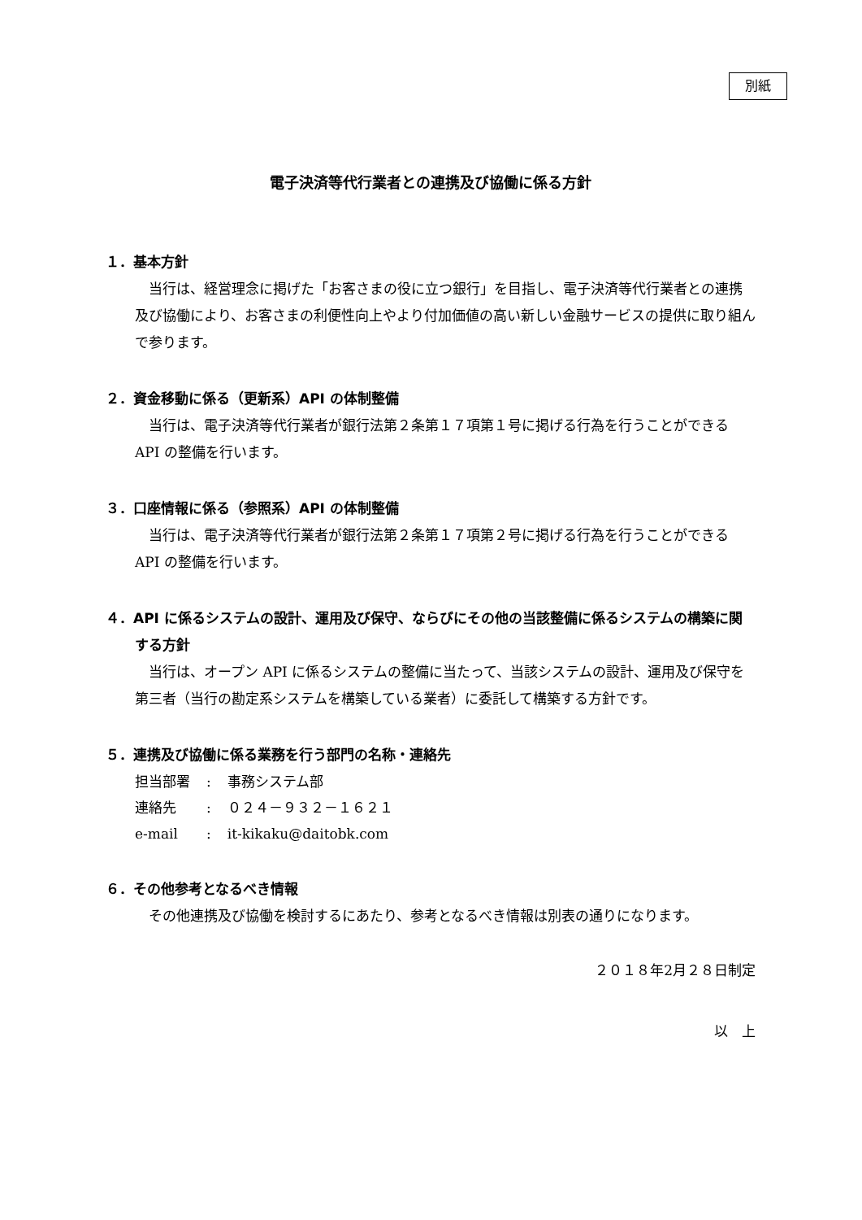別紙
電子決済等代行業者との連携及び協働に係る方針
１．基本方針
当行は、経営理念に掲げた「お客さまの役に立つ銀行」を目指し、電子決済等代行業者との連携及び協働により、お客さまの利便性向上やより付加価値の高い新しい金融サービスの提供に取り組んで参ります。
２．資金移動に係る（更新系）API の体制整備
当行は、電子決済等代行業者が銀行法第２条第１７項第１号に掲げる行為を行うことができる API の整備を行います。
３．口座情報に係る（参照系）API の体制整備
当行は、電子決済等代行業者が銀行法第２条第１７項第２号に掲げる行為を行うことができる API の整備を行います。
４．API に係るシステムの設計、運用及び保守、ならびにその他の当該整備に係るシステムの構築に関する方針
当行は、オープン API に係るシステムの整備に当たって、当該システムの設計、運用及び保守を第三者（当行の勘定系システムを構築している業者）に委託して構築する方針です。
５．連携及び協働に係る業務を行う部門の名称・連絡先
| 担当部署 | : | 事務システム部 |
| 連絡先 | : | ０２４－９３２－１６２１ |
| e-mail | : | it-kikaku@daitobk.com |
６．その他参考となるべき情報
その他連携及び協働を検討するにあたり、参考となるべき情報は別表の通りになります。
２０１８年2月２８日制定
以　上